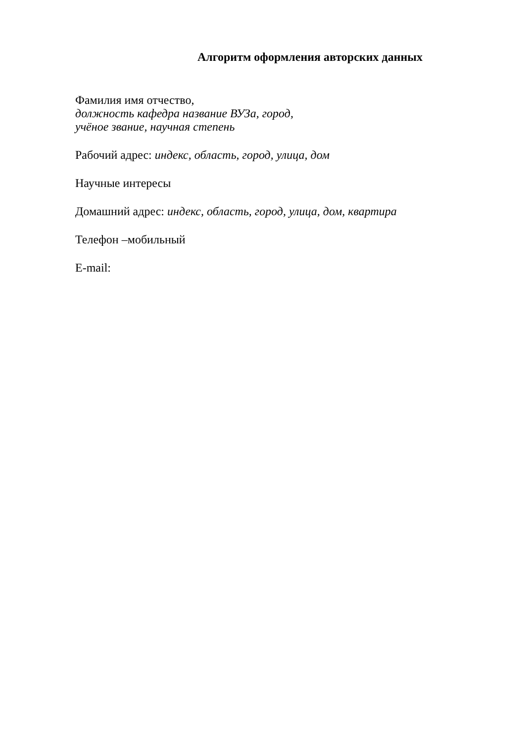Алгоритм оформления авторских данных
Фамилия имя отчество,
должность кафедра название ВУЗа, город,
учёное звание, научная степень
Рабочий адрес: индекс, область, город, улица, дом
Научные интересы
Домашний адрес: индекс, область, город, улица, дом, квартира
Телефон –мобильный
E-mail: